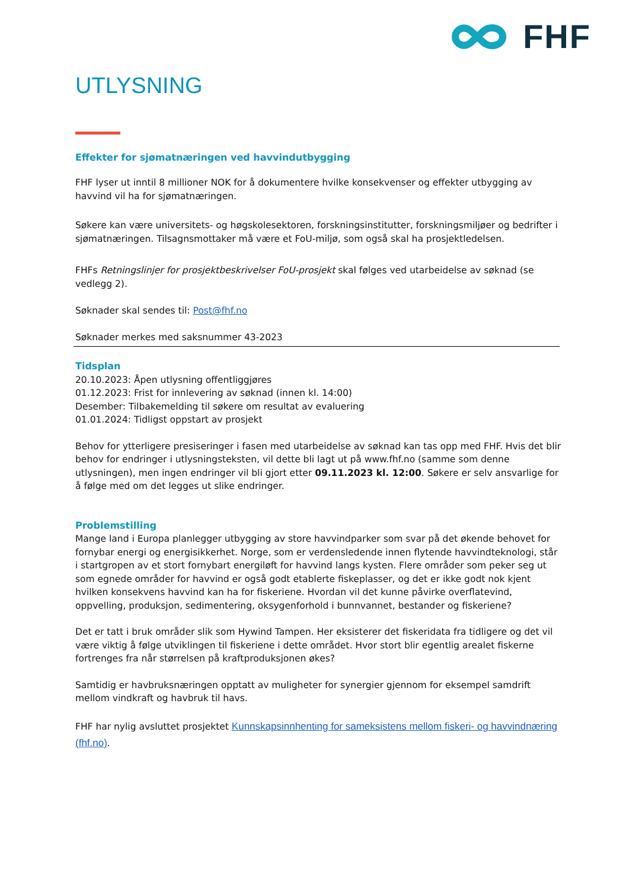FHF
UTLYSNING
Effekter for sjømatnæringen ved havvindutbygging
FHF lyser ut inntil 8 millioner NOK for å dokumentere hvilke konsekvenser og effekter utbygging av havvind vil ha for sjømatnæringen.
Søkere kan være universitets- og høgskolesektoren, forskningsinstitutter, forskningsmiljøer og bedrifter i sjømatnæringen. Tilsagnsmottaker må være et FoU-miljø, som også skal ha prosjektledelsen.
FHFs Retningslinjer for prosjektbeskrivelser FoU-prosjekt skal følges ved utarbeidelse av søknad (se vedlegg 2).
Søknader skal sendes til: Post@fhf.no
Søknader merkes med saksnummer 43-2023
Tidsplan
20.10.2023: Åpen utlysning offentliggjøres
01.12.2023: Frist for innlevering av søknad (innen kl. 14:00)
Desember: Tilbakemelding til søkere om resultat av evaluering
01.01.2024: Tidligst oppstart av prosjekt
Behov for ytterligere presiseringer i fasen med utarbeidelse av søknad kan tas opp med FHF. Hvis det blir behov for endringer i utlysningsteksten, vil dette bli lagt ut på www.fhf.no (samme som denne utlysningen), men ingen endringer vil bli gjort etter 09.11.2023 kl. 12:00. Søkere er selv ansvarlige for å følge med om det legges ut slike endringer.
Problemstilling
Mange land i Europa planlegger utbygging av store havvindparker som svar på det økende behovet for fornybar energi og energisikkerhet. Norge, som er verdensledende innen flytende havvindteknologi, står i startgropen av et stort fornybart energiløft for havvind langs kysten. Flere områder som peker seg ut som egnede områder for havvind er også godt etablerte fiskeplasser, og det er ikke godt nok kjent hvilken konsekvens havvind kan ha for fiskeriene. Hvordan vil det kunne påvirke overflatevind, oppvelling, produksjon, sedimentering, oksygenforhold i bunnvannet, bestander og fiskeriene?
Det er tatt i bruk områder slik som Hywind Tampen. Her eksisterer det fiskeridata fra tidligere og det vil være viktig å følge utviklingen til fiskeriene i dette området. Hvor stort blir egentlig arealet fiskerne fortrenges fra når størrelsen på kraftproduksjonen økes?
Samtidig er havbruksnæringen opptatt av muligheter for synergier gjennom for eksempel samdrift mellom vindkraft og havbruk til havs.
FHF har nylig avsluttet prosjektet Kunnskapsinnhenting for sameksistens mellom fiskeri- og havvindnæring (fhf.no).